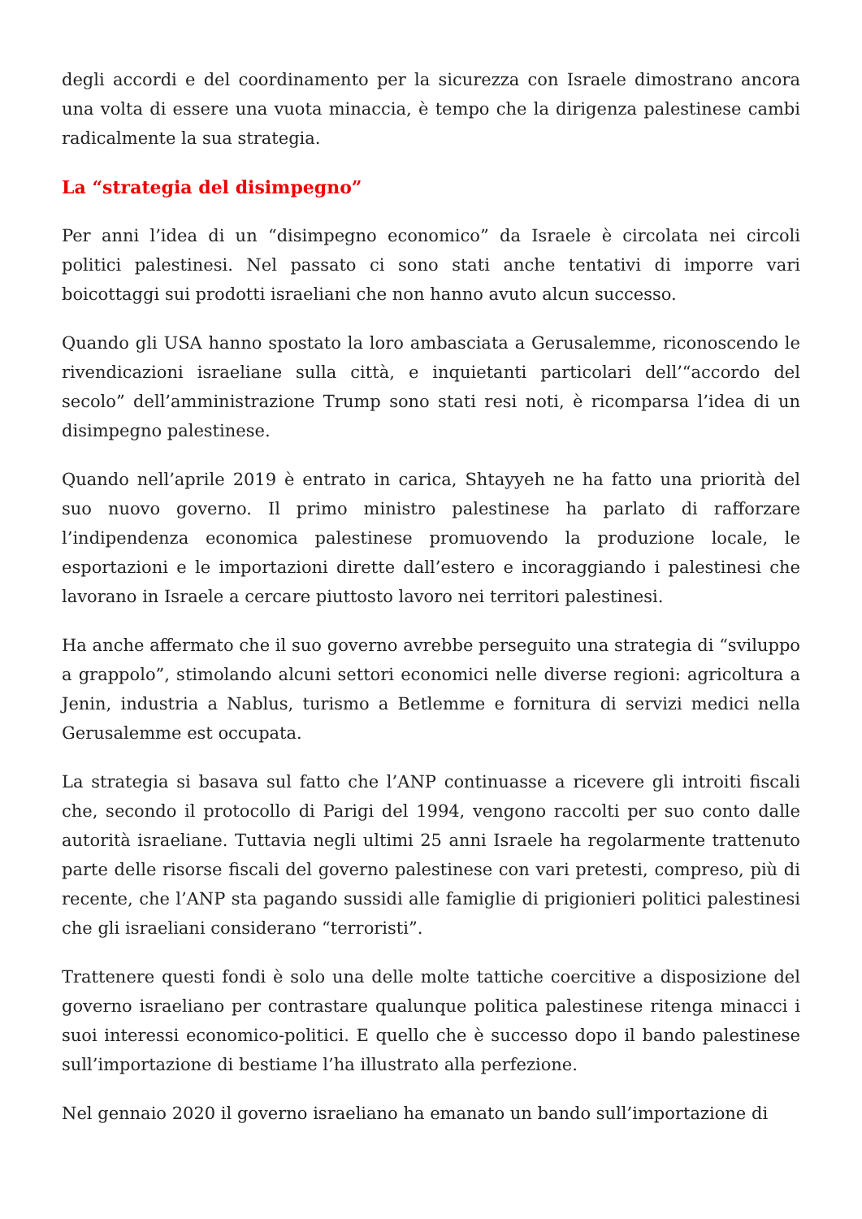degli accordi e del coordinamento per la sicurezza con Israele dimostrano ancora una volta di essere una vuota minaccia, è tempo che la dirigenza palestinese cambi radicalmente la sua strategia.
La “strategia del disimpegno”
Per anni l’idea di un “disimpegno economico” da Israele è circolata nei circoli politici palestinesi. Nel passato ci sono stati anche tentativi di imporre vari boicottaggi sui prodotti israeliani che non hanno avuto alcun successo.
Quando gli USA hanno spostato la loro ambasciata a Gerusalemme, riconoscendo le rivendicazioni israeliane sulla città, e inquietanti particolari dell’“accordo del secolo” dell’amministrazione Trump sono stati resi noti, è ricomparsa l’idea di un disimpegno palestinese.
Quando nell’aprile 2019 è entrato in carica, Shtayyeh ne ha fatto una priorità del suo nuovo governo. Il primo ministro palestinese ha parlato di rafforzare l’indipendenza economica palestinese promuovendo la produzione locale, le esportazioni e le importazioni dirette dall’estero e incoraggiando i palestinesi che lavorano in Israele a cercare piuttosto lavoro nei territori palestinesi.
Ha anche affermato che il suo governo avrebbe perseguito una strategia di “sviluppo a grappolo”, stimolando alcuni settori economici nelle diverse regioni: agricoltura a Jenin, industria a Nablus, turismo a Betlemme e fornitura di servizi medici nella Gerusalemme est occupata.
La strategia si basava sul fatto che l’ANP continuasse a ricevere gli introiti fiscali che, secondo il protocollo di Parigi del 1994, vengono raccolti per suo conto dalle autorità israeliane. Tuttavia negli ultimi 25 anni Israele ha regolarmente trattenuto parte delle risorse fiscali del governo palestinese con vari pretesti, compreso, più di recente, che l’ANP sta pagando sussidi alle famiglie di prigionieri politici palestinesi che gli israeliani considerano “terroristi”.
Trattenere questi fondi è solo una delle molte tattiche coercitive a disposizione del governo israeliano per contrastare qualunque politica palestinese ritenga minacci i suoi interessi economico-politici. E quello che è successo dopo il bando palestinese sull’importazione di bestiame l’ha illustrato alla perfezione.
Nel gennaio 2020 il governo israeliano ha emanato un bando sull’importazione di